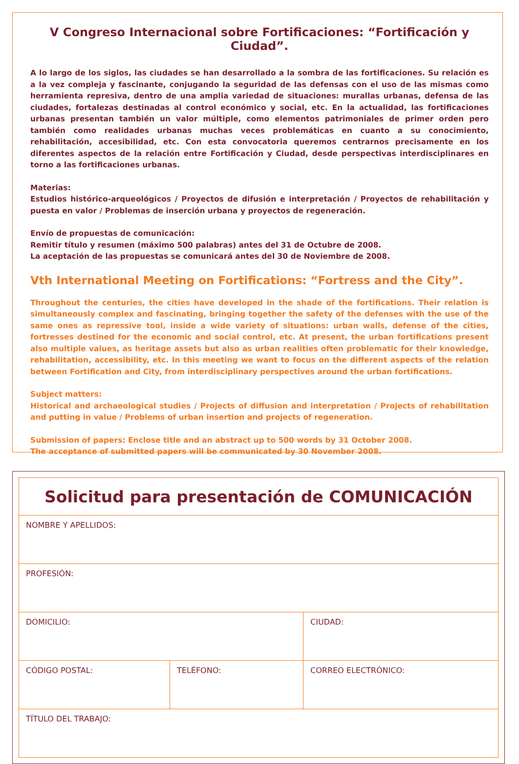V Congreso Internacional sobre Fortificaciones: “Fortificación y Ciudad”.
A lo largo de los siglos, las ciudades se han desarrollado a la sombra de las fortificaciones. Su relación es a la vez compleja y fascinante, conjugando la seguridad de las defensas con el uso de las mismas como herramienta represiva, dentro de una amplia variedad de situaciones: murallas urbanas, defensa de las ciudades, fortalezas destinadas al control económico y social, etc. En la actualidad, las fortificaciones urbanas presentan también un valor múltiple, como elementos patrimoniales de primer orden pero también como realidades urbanas muchas veces problemáticas en cuanto a su conocimiento, rehabilitación, accesibilidad, etc. Con esta convocatoria queremos centrarnos precisamente en los diferentes aspectos de la relación entre Fortificación y Ciudad, desde perspectivas interdisciplinares en torno a las fortificaciones urbanas.
Materias:
Estudios histórico-arqueológicos / Proyectos de difusión e interpretación / Proyectos de rehabilitación y puesta en valor / Problemas de inserción urbana y proyectos de regeneración.
Envío de propuestas de comunicación:
Remitir título y resumen (máximo 500 palabras) antes del 31 de Octubre de 2008.
La aceptación de las propuestas se comunicará antes del 30 de Noviembre de 2008.
Vth International Meeting on Fortifications: “Fortress and the City”.
Throughout the centuries, the cities have developed in the shade of the fortifications. Their relation is simultaneously complex and fascinating, bringing together the safety of the defenses with the use of the same ones as repressive tool, inside a wide variety of situations: urban walls, defense of the cities, fortresses destined for the economic and social control, etc. At present, the urban fortifications present also multiple values, as heritage assets but also as urban realities often problematic for their knowledge, rehabilitation, accessibility, etc. In this meeting we want to focus on the different aspects of the relation between Fortification and City, from interdisciplinary perspectives around the urban fortifications.
Subject matters:
Historical and archaeological studies / Projects of diffusion and interpretation / Projects of rehabilitation and putting in value / Problems of urban insertion and projects of regeneration.
Submission of papers: Enclose title and an abstract up to 500 words by 31 October 2008.
The acceptance of submitted papers will be communicated by 30 November 2008.
| Solicitud para presentación de COMUNICACIÓN | | |
| NOMBRE Y APELLIDOS: | | |
| PROFESIÓN: | | |
| DOMICILIO: | | CIUDAD: |
| CÓDIGO POSTAL: | TELÉFONO: | CORREO ELECTRÓNICO: |
| TÍTULO DEL TRABAJO: | | |